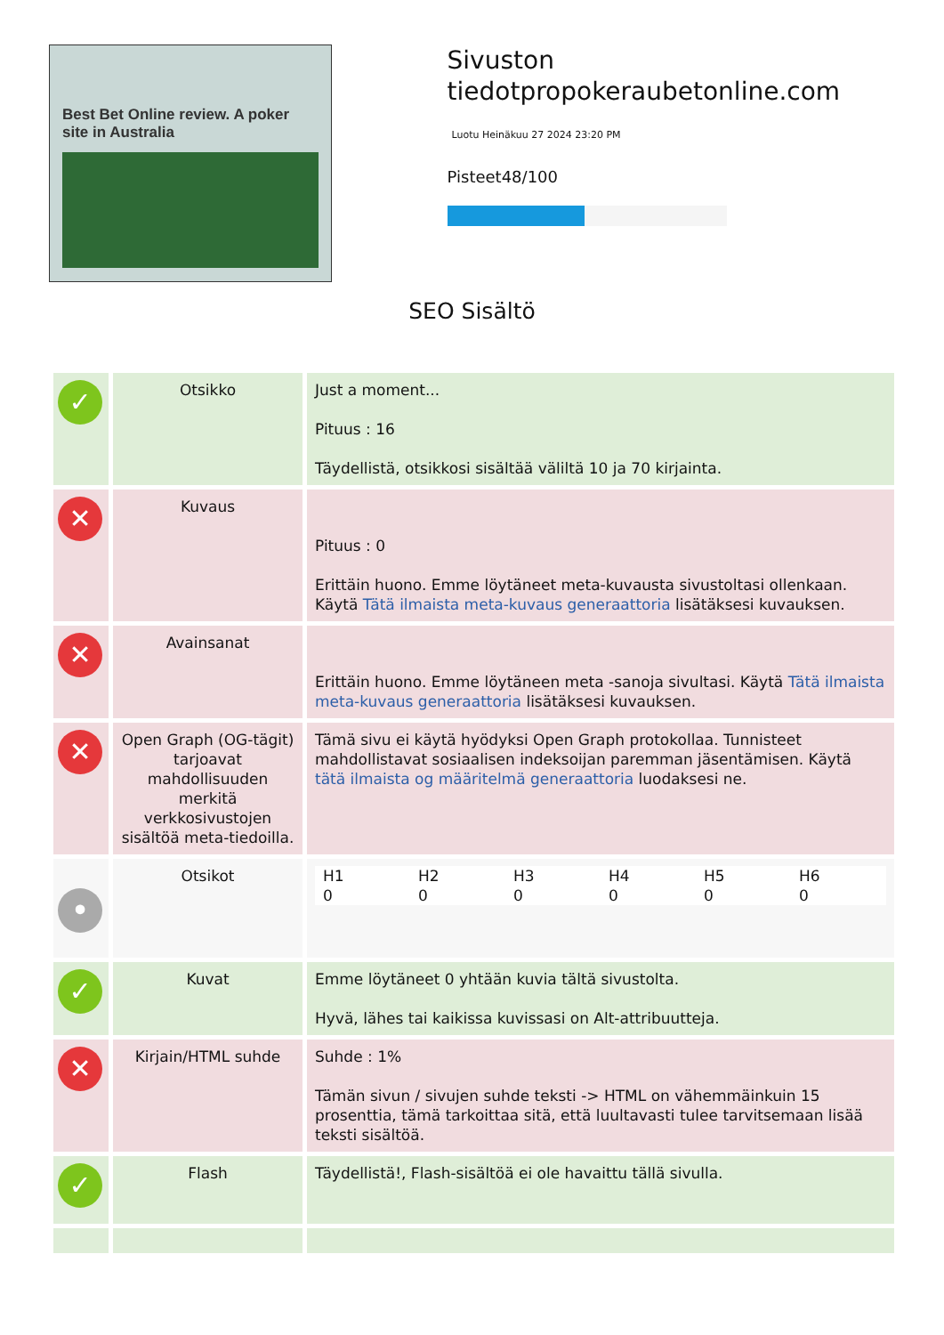Best Bet Online review. A poker site in Australia
Sivuston tiedotpropokeraubetonline.com
Luotu Heinäkuu 27 2024 23:20 PM
Pisteet48/100
SEO Sisältö
| ✓ | Otsikko | Just a moment... Pituus : 16 Täydellistä, otsikkosi sisältää väliltä 10 ja 70 kirjainta. |
| ✕ | Kuvaus | Pituus : 0 Erittäin huono. Emme löytäneet meta-kuvausta sivustoltasi ollenkaan. Käytä Tätä ilmaista meta-kuvaus generaattoria lisätäksesi kuvauksen. |
| ✕ | Avainsanat | Erittäin huono. Emme löytäneen meta -sanoja sivultasi. Käytä Tätä ilmaista meta-kuvaus generaattoria lisätäksesi kuvauksen. |
| ✕ | Open Graph (OG-tägit) tarjoavat mahdollisuuden merkitä verkkosivustojen sisältöä meta-tiedoilla. | Tämä sivu ei käytä hyödyksi Open Graph protokollaa. Tunnisteet mahdollistavat sosiaalisen indeksoijan paremman jäsentämisen. Käytä tätä ilmaista og määritelmä generaattoria luodaksesi ne. |
| • | Otsikot | / H1 0 / H2 0 / H3 0 / H4 0 / H5 0 / H6 0 / |
| ✓ | Kuvat | Emme löytäneet 0 yhtään kuvia tältä sivustolta. Hyvä, lähes tai kaikissa kuvissasi on Alt-attribuutteja. |
| ✕ | Kirjain/HTML suhde | Suhde : 1% Tämän sivun / sivujen suhde teksti -> HTML on vähemmäinkuin 15 prosenttia, tämä tarkoittaa sitä, että luultavasti tulee tarvitsemaan lisää teksti sisältöä. |
| ✓ | Flash | Täydellistä!, Flash-sisältöä ei ole havaittu tällä sivulla. |